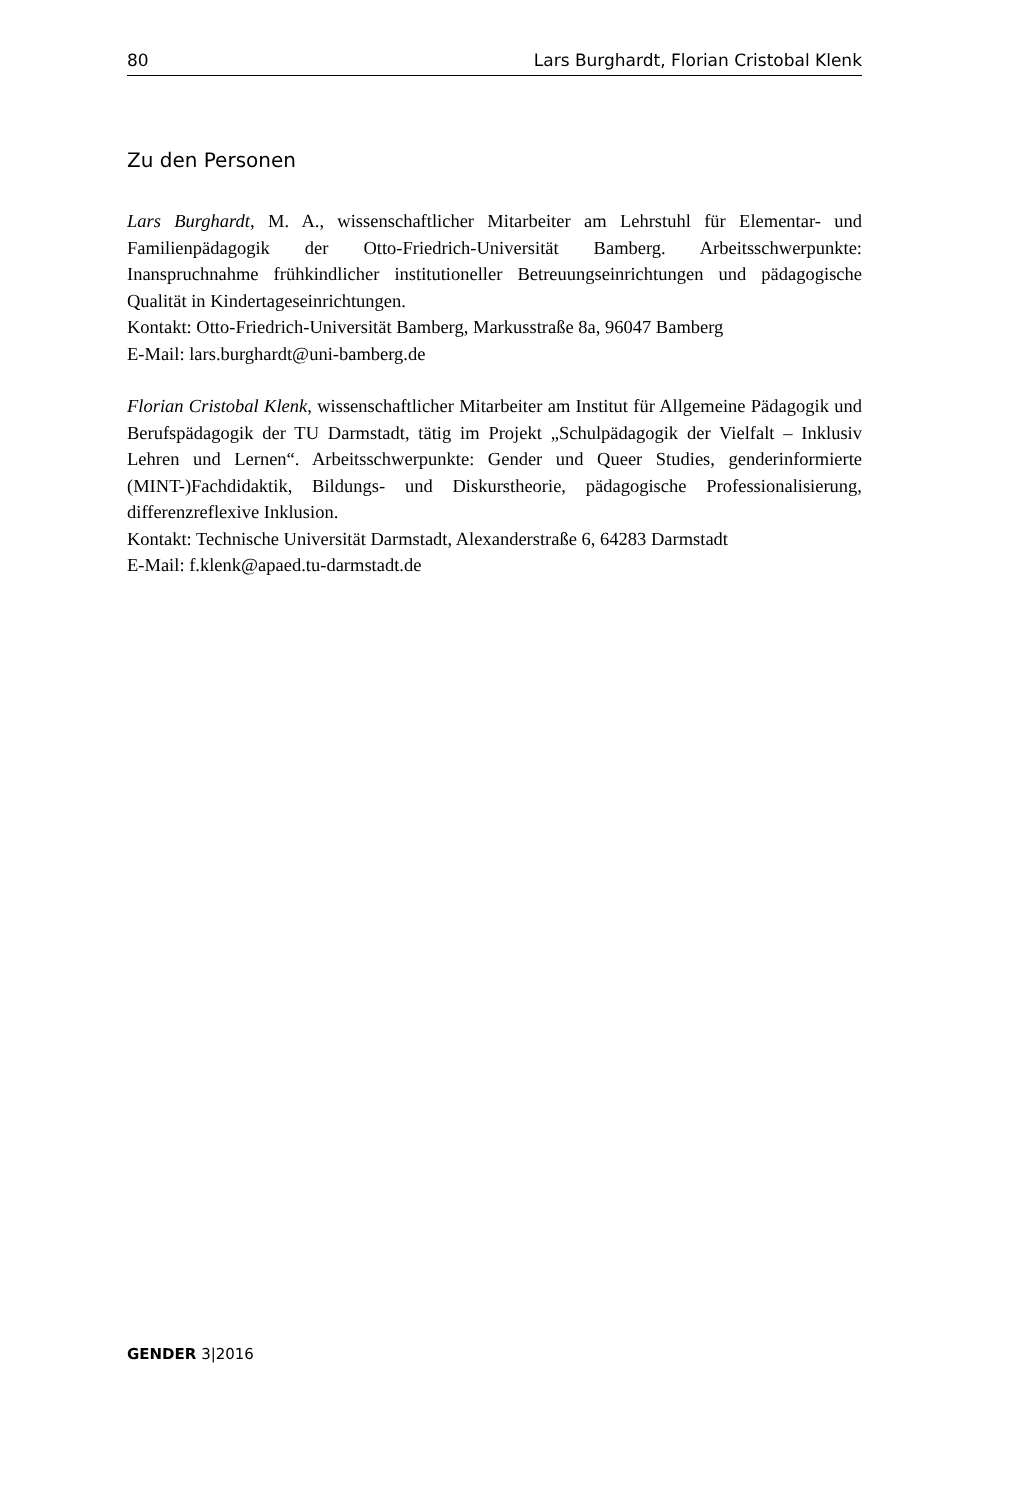80 Lars Burghardt, Florian Cristobal Klenk
Zu den Personen
Lars Burghardt, M. A., wissenschaftlicher Mitarbeiter am Lehrstuhl für Elementar- und Familienpädagogik der Otto-Friedrich-Universität Bamberg. Arbeitsschwerpunkte: Inanspruchnahme frühkindlicher institutioneller Betreuungseinrichtungen und pädagogische Qualität in Kindertageseinrichtungen.
Kontakt: Otto-Friedrich-Universität Bamberg, Markusstraße 8a, 96047 Bamberg
E-Mail: lars.burghardt@uni-bamberg.de
Florian Cristobal Klenk, wissenschaftlicher Mitarbeiter am Institut für Allgemeine Pädagogik und Berufspädagogik der TU Darmstadt, tätig im Projekt „Schulpädagogik der Vielfalt – Inklusiv Lehren und Lernen“. Arbeitsschwerpunkte: Gender und Queer Studies, genderinformierte (MINT-)Fachdidaktik, Bildungs- und Diskurstheorie, pädagogische Professionalisierung, differenzreflexive Inklusion.
Kontakt: Technische Universität Darmstadt, Alexanderstraße 6, 64283 Darmstadt
E-Mail: f.klenk@apaed.tu-darmstadt.de
GENDER 3|2016